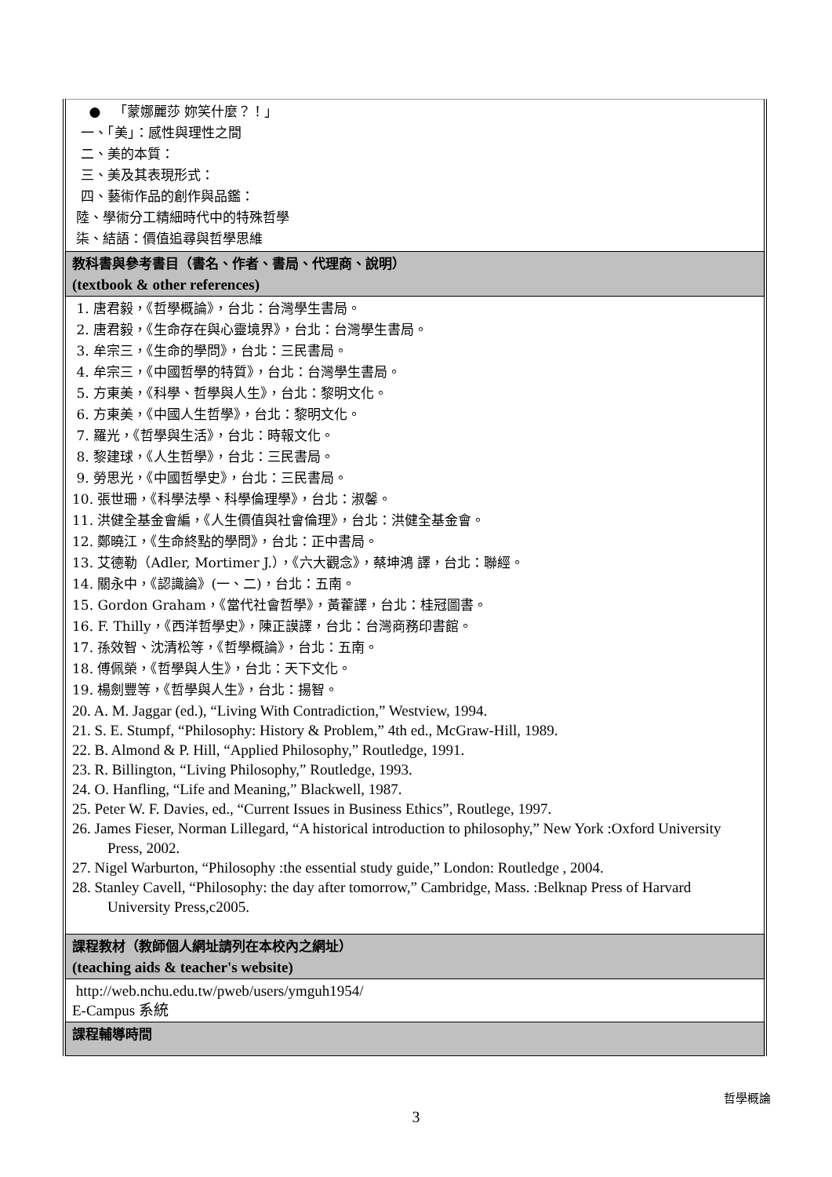| ● 「蒙娜麗莎 妳笑什麼？！」 一、「美」：感性與理性之間 二、美的本質： 三、美及其表現形式： 四、藝術作品的創作與品鑑： 陸、學術分工精細時代中的特殊哲學 柒、結語：價值追尋與哲學思維 |
| 教科書與參考書目（書名、作者、書局、代理商、說明） (textbook & other references) |
| 1. 唐君毅，《哲學概論》，台北：台灣學生書局。 2. 唐君毅，《生命存在與心靈境界》，台北：台灣學生書局。 3. 牟宗三，《生命的學問》，台北：三民書局。 4. 牟宗三，《中國哲學的特質》，台北：台灣學生書局。 5. 方東美，《科學、哲學與人生》，台北：黎明文化。 6. 方東美，《中國人生哲學》，台北：黎明文化。 7. 羅光，《哲學與生活》，台北：時報文化。 8. 黎建球，《人生哲學》，台北：三民書局。 9. 勞思光，《中國哲學史》，台北：三民書局。 10. 張世珊，《科學法學、科學倫理學》，台北：淑馨。 11. 洪健全基金會編，《人生價值與社會倫理》，台北：洪健全基金會。 12. 鄭曉江，《生命終點的學問》，台北：正中書局。 13. 艾德勒（Adler, Mortimer J.），《六大觀念》，蔡坤鴻 譯，台北：聯經。 14. 關永中，《認識論》(一、二)，台北：五南。 15. Gordon Graham，《當代社會哲學》，黃藿譯，台北：桂冠圖書。 16. F. Thilly，《西洋哲學史》，陳正謨譯，台北：台灣商務印書館。 17. 孫效智、沈清松等，《哲學概論》，台北：五南。 18. 傅佩榮，《哲學與人生》，台北：天下文化。 19. 楊劍豐等，《哲學與人生》，台北：揚智。 20. A. M. Jaggar (ed.), “Living With Contradiction,” Westview, 1994. 21. S. E. Stumpf, “Philosophy: History & Problem,” 4th ed., McGraw-Hill, 1989. 22. B. Almond & P. Hill, “Applied Philosophy,” Routledge, 1991. 23. R. Billington, “Living Philosophy,” Routledge, 1993. 24. O. Hanfling, “Life and Meaning,” Blackwell, 1987. 25. Peter W. F. Davies, ed., “Current Issues in Business Ethics”, Routlege, 1997. 26. James Fieser, Norman Lillegard, “A historical introduction to philosophy,” New York :Oxford University Press, 2002. 27. Nigel Warburton, “Philosophy :the essential study guide,” London: Routledge , 2004. 28. Stanley Cavell, “Philosophy: the day after tomorrow,” Cambridge, Mass. :Belknap Press of Harvard University Press,c2005. |
| 課程教材（教師個人網址請列在本校內之網址） (teaching aids & teacher's website) |
| http://web.nchu.edu.tw/pweb/users/ymguh1954/ E-Campus 系統 |
| 課程輔導時間 |
哲學概論
3